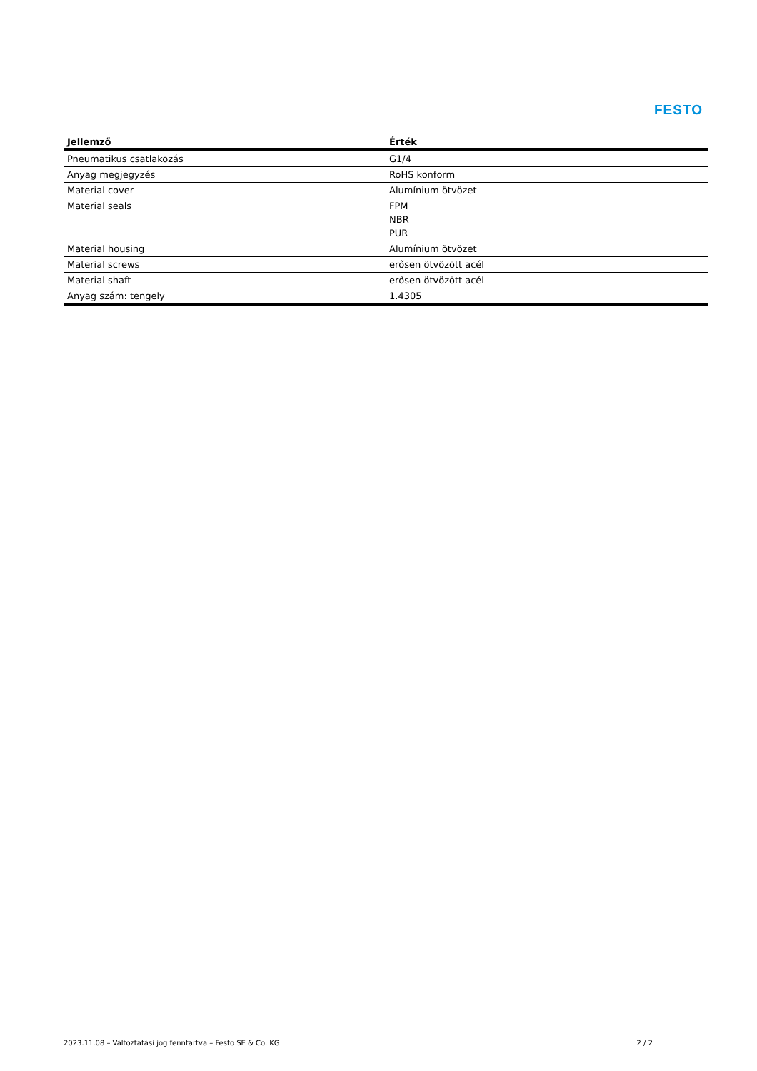FESTO
| Jellemző | Érték |
| --- | --- |
| Pneumatikus csatlakozás | G1/4 |
| Anyag megjegyzés | RoHS konform |
| Material cover | Alumínium ötvözet |
| Material seals | FPM NBR PUR |
| Material housing | Alumínium ötvözet |
| Material screws | erősen ötvözött acél |
| Material shaft | erősen ötvözött acél |
| Anyag szám: tengely | 1.4305 |
2023.11.08 – Változtatási jog fenntartva – Festo SE & Co. KG 2 / 2